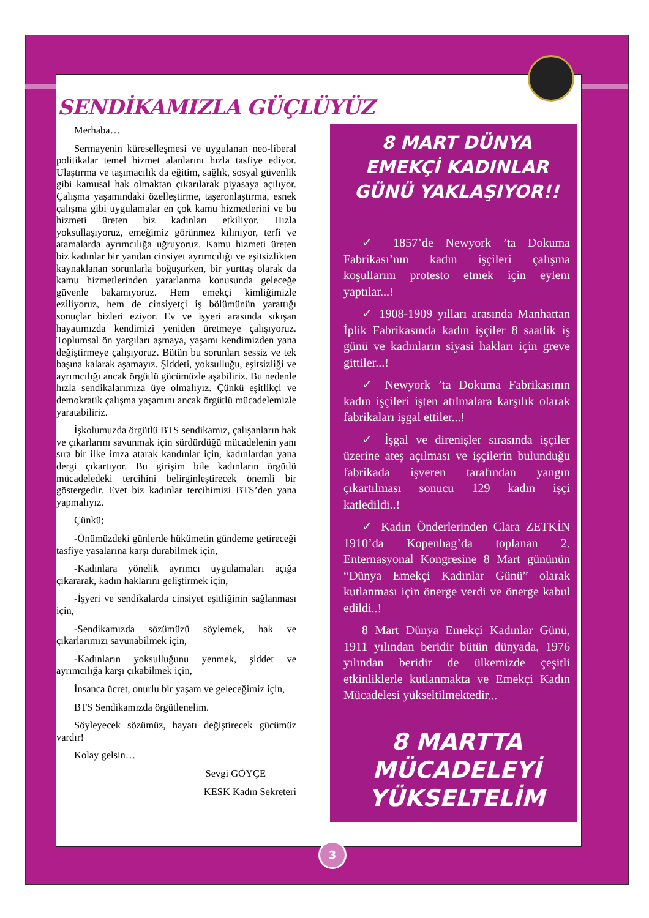SENDİKAMIZLA GÜÇLÜYÜZ
Merhaba…
Sermayenin küreselleşmesi ve uygulanan neo-liberal politikalar temel hizmet alanlarını hızla tasfiye ediyor. Ulaştırma ve taşımacılık da eğitim, sağlık, sosyal güvenlik gibi kamusal hak olmaktan çıkarılarak piyasaya açılıyor. Çalışma yaşamındaki özelleştirme, taşeronlaştırma, esnek çalışma gibi uygulamalar en çok kamu hizmetlerini ve bu hizmeti üreten biz kadınları etkiliyor. Hızla yoksullaşıyoruz, emeğimiz görünmez kılınıyor, terfi ve atamalarda ayrımcılığa uğruyoruz. Kamu hizmeti üreten biz kadınlar bir yandan cinsiyet ayrımcılığı ve eşitsizlikten kaynaklanan sorunlarla boğuşurken, bir yurttaş olarak da kamu hizmetlerinden yararlanma konusunda geleceğe güvenle bakamıyoruz. Hem emekçi kimliğimizle eziliyoruz, hem de cinsiyetçi iş bölümünün yarattığı sonuçlar bizleri eziyor. Ev ve işyeri arasında sıkışan hayatımızda kendimizi yeniden üretmeye çalışıyoruz. Toplumsal ön yargıları aşmaya, yaşamı kendimizden yana değiştirmeye çalışıyoruz. Bütün bu sorunları sessiz ve tek başına kalarak aşamayız. Şiddeti, yoksulluğu, eşitsizliği ve ayrımcılığı ancak örgütlü gücümüzle aşabiliriz. Bu nedenle hızla sendikalarımıza üye olmalıyız. Çünkü eşitlikçi ve demokratik çalışma yaşamını ancak örgütlü mücadelemizle yaratabiliriz.
İşkolumuzda örgütlü BTS sendikamız, çalışanların hak ve çıkarlarını savunmak için sürdürdüğü mücadelenin yanı sıra bir ilke imza atarak kandınlar için, kadınlardan yana dergi çıkartıyor. Bu girişim bile kadınların örgütlü mücadeledeki tercihini belirginleştirecek önemli bir göstergedir. Evet biz kadınlar tercihimizi BTS’den yana yapmalıyız.
Çünkü;
-Önümüzdeki günlerde hükümetin gündeme getireceği tasfiye yasalarına karşı durabilmek için,
-Kadınlara yönelik ayrımcı uygulamaları açığa çıkararak, kadın haklarını geliştirmek için,
-İşyeri ve sendikalarda cinsiyet eşitliğinin sağlanması için,
-Sendikamızda sözümüzü söylemek, hak ve çıkarlarımızı savunabilmek için,
-Kadınların yoksulluğunu yenmek, şiddet ve ayrımcılığa karşı çıkabilmek için,
İnsanca ücret, onurlu bir yaşam ve geleceğimiz için,
BTS Sendikamızda örgütlenelim.
Söyleyecek sözümüz, hayatı değiştirecek gücümüz vardır!
Kolay gelsin…
Sevgi GÖYÇE
KESK Kadın Sekreteri
8 MART DÜNYA EMEKÇİ KADINLAR GÜNÜ YAKLAŞIYOR!!
✓ 1857’de Newyork ’ta Dokuma Fabrikası’nın kadın işçileri çalışma koşullarını protesto etmek için eylem yaptılar...!
✓ 1908-1909 yılları arasında Manhattan İplik Fabrikasında kadın işçiler 8 saatlik iş günü ve kadınların siyasi hakları için greve gittiler...!
✓ Newyork ’ta Dokuma Fabrikasının kadın işçileri işten atılmalara karşılık olarak fabrikaları işgal ettiler...!
✓ İşgal ve direnişler sırasında işçiler üzerine ateş açılması ve işçilerin bulunduğu fabrikada işveren tarafından yangın çıkartılması sonucu 129 kadın işçi katledildi..!
✓ Kadın Önderlerinden Clara ZETKİN 1910’da Kopenhag’da toplanan 2. Enternasyonal Kongresine 8 Mart gününün “Dünya Emekçi Kadınlar Günü” olarak kutlanması için önerge verdi ve önerge kabul edildi..!
8 Mart Dünya Emekçi Kadınlar Günü, 1911 yılından beridir bütün dünyada, 1976 yılından beridir de ülkemizde çeşitli etkinliklerle kutlanmakta ve Emekçi Kadın Mücadelesi yükseltilmektedir...
8 MARTTA MÜCADELEYİ YÜKSELTELİM
3